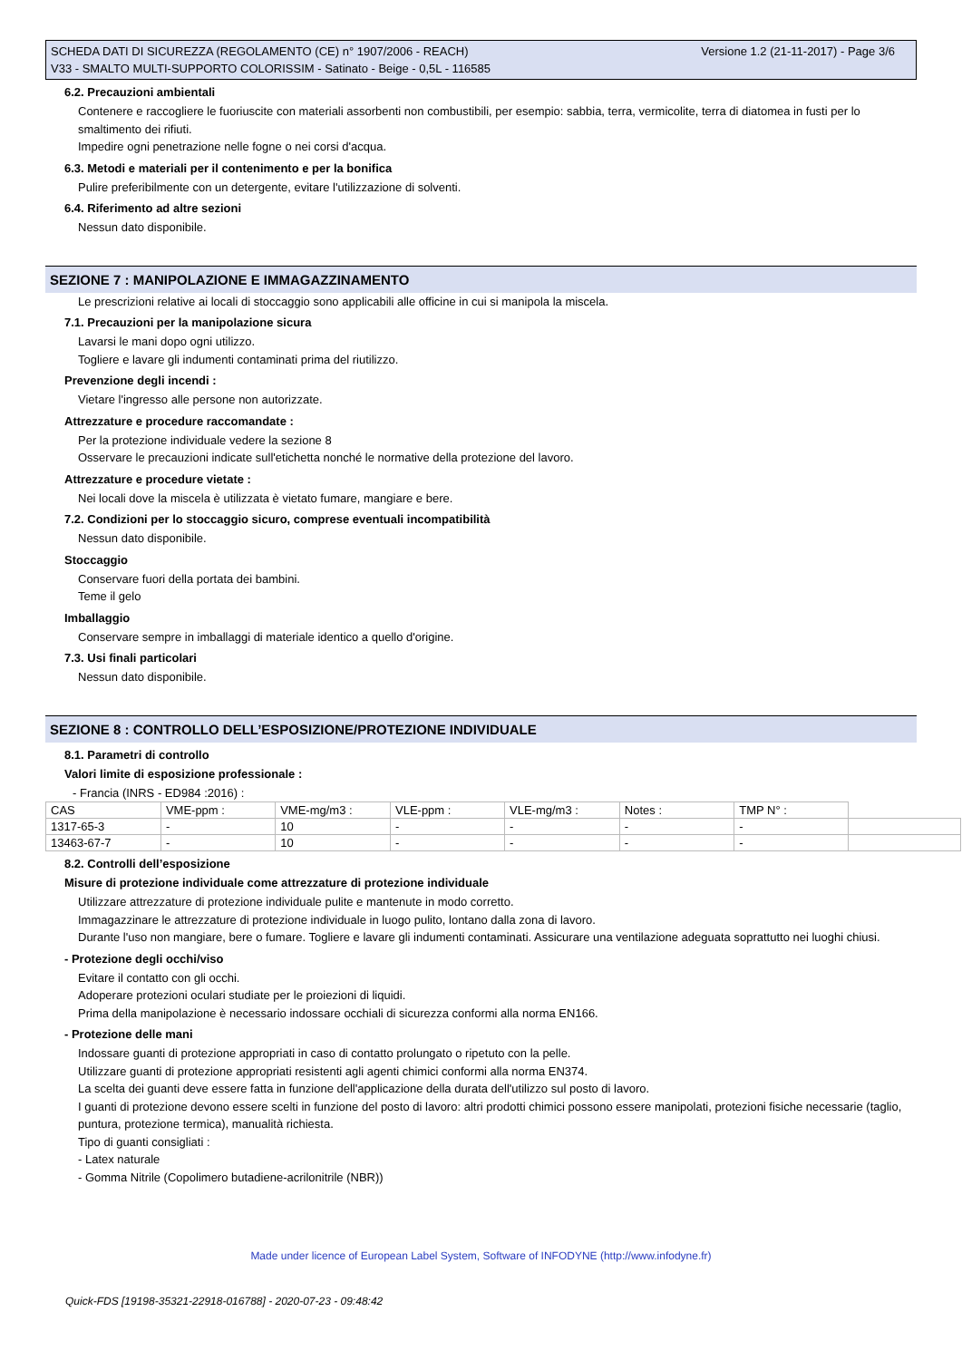Versione 1.2 (21-11-2017) - Page 3/6 SCHEDA DATI DI SICUREZZA (REGOLAMENTO (CE) n° 1907/2006 - REACH)
V33 - SMALTO MULTI-SUPPORTO COLORISSIM - Satinato - Beige - 0,5L - 116585
6.2. Precauzioni ambientali
Contenere e raccogliere le fuoriuscite con materiali assorbenti non combustibili, per esempio: sabbia, terra, vermicolite, terra di diatomea in fusti per lo smaltimento dei rifiuti.
Impedire ogni penetrazione nelle fogne o nei corsi d'acqua.
6.3. Metodi e materiali per il contenimento e per la bonifica
Pulire preferibilmente con un detergente, evitare l'utilizzazione di solventi.
6.4. Riferimento ad altre sezioni
Nessun dato disponibile.
SEZIONE 7 : MANIPOLAZIONE E IMMAGAZZINAMENTO
Le prescrizioni relative ai locali di stoccaggio sono applicabili alle officine in cui si manipola la miscela.
7.1. Precauzioni per la manipolazione sicura
Lavarsi le mani dopo ogni utilizzo.
Togliere e lavare gli indumenti contaminati prima del riutilizzo.
Prevenzione degli incendi :
Vietare l'ingresso alle persone non autorizzate.
Attrezzature e procedure raccomandate :
Per la protezione individuale vedere la sezione 8
Osservare le precauzioni indicate sull'etichetta nonché le normative della protezione del lavoro.
Attrezzature e procedure vietate :
Nei locali dove la miscela è utilizzata è vietato fumare, mangiare e bere.
7.2. Condizioni per lo stoccaggio sicuro, comprese eventuali incompatibilità
Nessun dato disponibile.
Stoccaggio
Conservare fuori della portata dei bambini.
Teme il gelo
Imballaggio
Conservare sempre in imballaggi di materiale identico a quello d'origine.
7.3. Usi finali particolari
Nessun dato disponibile.
SEZIONE 8 : CONTROLLO DELL’ESPOSIZIONE/PROTEZIONE INDIVIDUALE
8.1. Parametri di controllo
Valori limite di esposizione professionale :
- Francia (INRS - ED984 :2016) :
| CAS | VME-ppm : | VME-mg/m3 : | VLE-ppm : | VLE-mg/m3 : | Notes : | TMP N° : | |
| 1317-65-3 | - | 10 | - | - | - | - | |
| 13463-67-7 | - | 10 | - | - | - | - | |
8.2. Controlli dell’esposizione
Misure di protezione individuale come attrezzature di protezione individuale
Utilizzare attrezzature di protezione individuale pulite e mantenute in modo corretto.
Immagazzinare le attrezzature di protezione individuale in luogo pulito, lontano dalla zona di lavoro.
Durante l'uso non mangiare, bere o fumare. Togliere e lavare gli indumenti contaminati. Assicurare una ventilazione adeguata soprattutto nei luoghi chiusi.
- Protezione degli occhi/viso
Evitare il contatto con gli occhi.
Adoperare protezioni oculari studiate per le proiezioni di liquidi.
Prima della manipolazione è necessario indossare occhiali di sicurezza conformi alla norma EN166.
- Protezione delle mani
Indossare guanti di protezione appropriati in caso di contatto prolungato o ripetuto con la pelle.
Utilizzare guanti di protezione appropriati resistenti agli agenti chimici conformi alla norma EN374.
La scelta dei guanti deve essere fatta in funzione dell'applicazione della durata dell'utilizzo sul posto di lavoro.
I guanti di protezione devono essere scelti in funzione del posto di lavoro: altri prodotti chimici possono essere manipolati, protezioni fisiche necessarie (taglio, puntura, protezione termica), manualità richiesta.
Tipo di guanti consigliati :
- Latex naturale
- Gomma Nitrile (Copolimero butadiene-acrilonitrile (NBR))
Made under licence of European Label System, Software of INFODYNE (http://www.infodyne.fr)
Quick-FDS [19198-35321-22918-016788] - 2020-07-23 - 09:48:42